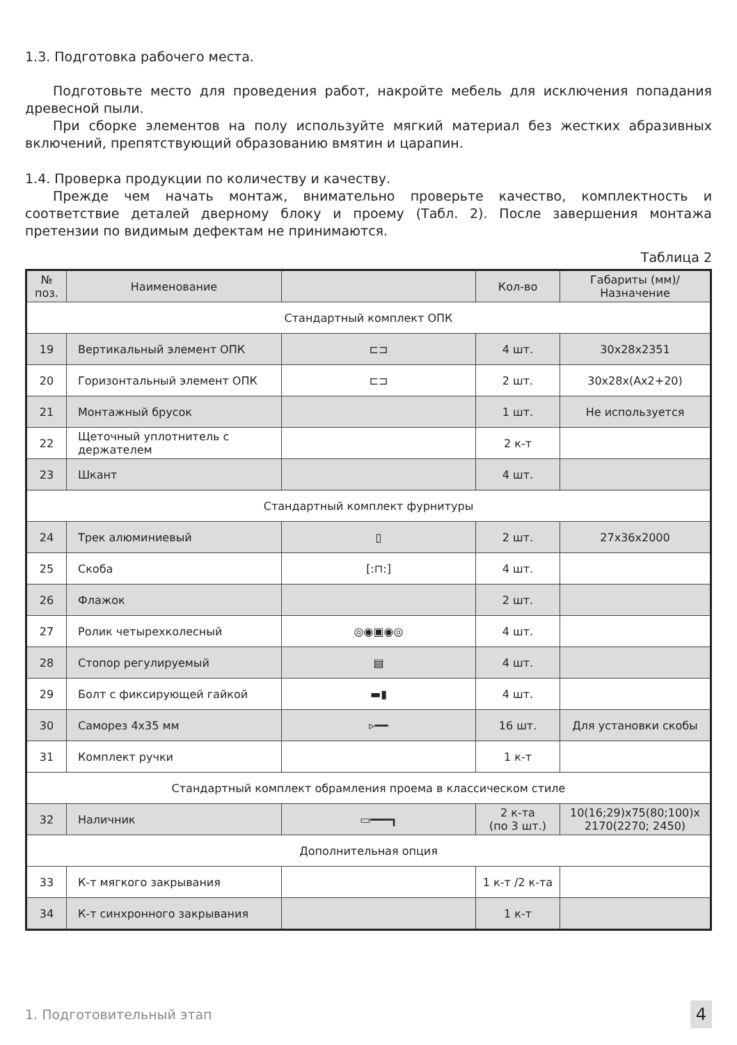1.3. Подготовка рабочего места.
Подготовьте место для проведения работ, накройте мебель для исключения попадания древесной пыли.
При сборке элементов на полу используйте мягкий материал без жестких абразивных включений, препятствующий образованию вмятин и царапин.
1.4. Проверка продукции по количеству и качеству.
Прежде чем начать монтаж, внимательно проверьте качество, комплектность и соответствие деталей дверному блоку и проему (Табл. 2). После завершения монтажа претензии по видимым дефектам не принимаются.
Таблица 2
| № поз. | Наименование | | Кол-во | Габариты (мм)/ Назначение |
| --- | --- | --- | --- | --- |
| Стандартный комплект ОПК | | | | |
| 19 | Вертикальный элемент ОПК | ⊏⊐ | 4 шт. | 30х28х2351 |
| 20 | Горизонтальный элемент ОПК | ⊏⊐ | 2 шт. | 30х28х(Ах2+20) |
| 21 | Монтажный брусок | | 1 шт. | Не используется |
| 22 | Щеточный уплотнитель с держателем | | 2 к-т | |
| 23 | Шкант | | 4 шт. | |
| Стандартный комплект фурнитуры | | | | |
| 24 | Трек алюминиевый | ▯ | 2 шт. | 27х36х2000 |
| 25 | Скоба | [:⊓:] | 4 шт. | |
| 26 | Флажок | | 2 шт. | |
| 27 | Ролик четырехколесный | ◎◉▣◉◎ | 4 шт. | |
| 28 | Стопор регулируемый | ▤ | 4 шт. | |
| 29 | Болт с фиксирующей гайкой | ▬▮ | 4 шт. | |
| 30 | Саморез 4х35 мм | ▹━━ | 16 шт. | Для установки скобы |
| 31 | Комплект ручки | | 1 к-т | |
| Стандартный комплект обрамления проема в классическом стиле | | | | |
| 32 | Наличник | ▭━━━┓ | 2 к-та (по 3 шт.) | 10(16;29)х75(80;100)х 2170(2270; 2450) |
| Дополнительная опция | | | | |
| 33 | К-т мягкого закрывания | | 1 к-т /2 к-та | |
| 34 | К-т синхронного закрывания | | 1 к-т | |
1. Подготовительный этап 4